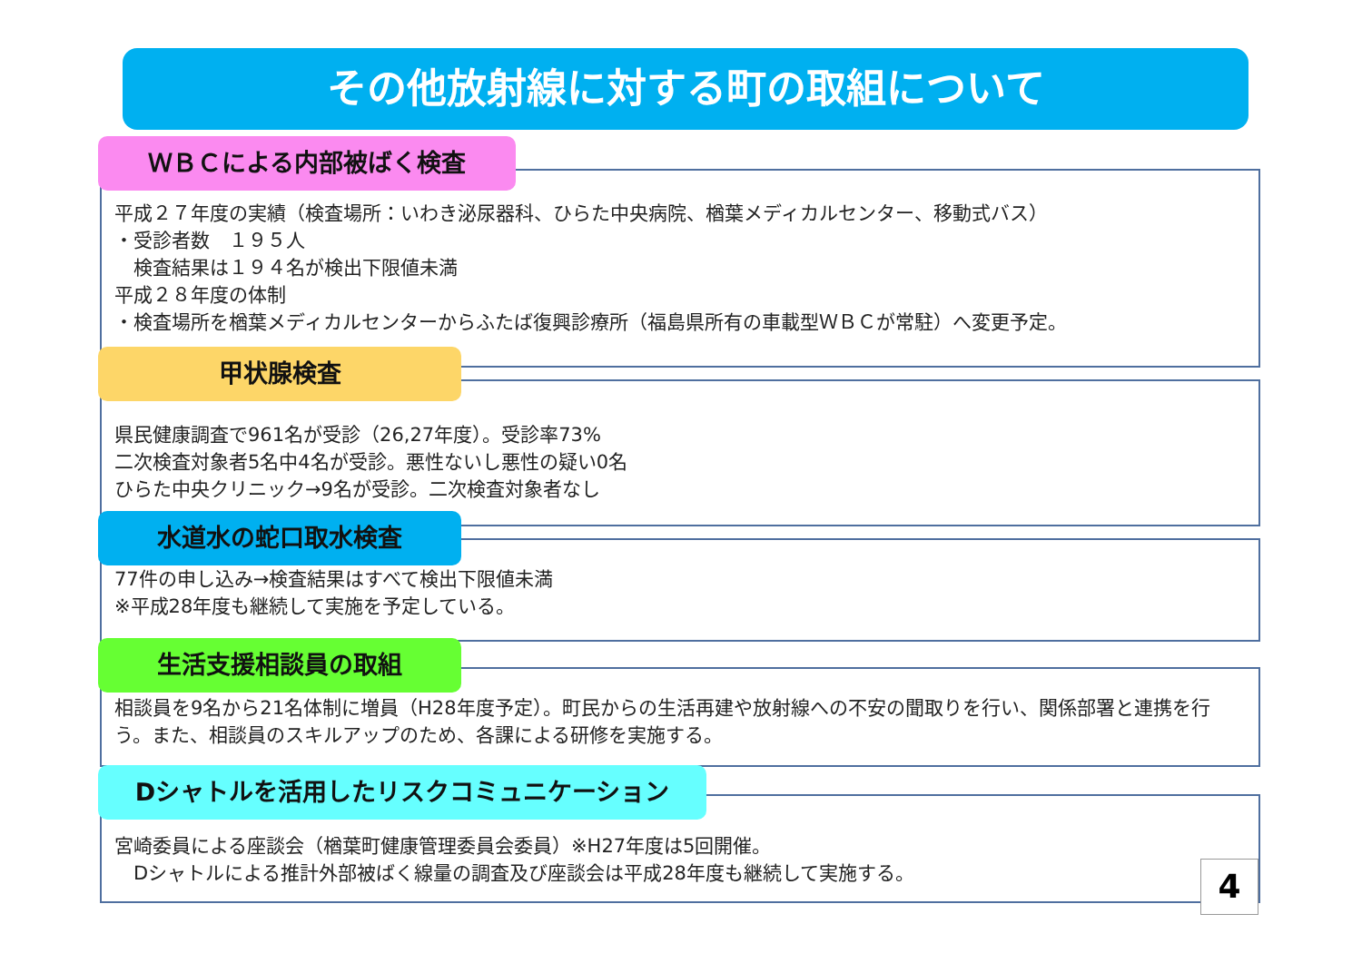その他放射線に対する町の取組について
ＷＢＣによる内部被ばく検査
平成２７年度の実績（検査場所：いわき泌尿器科、ひらた中央病院、楢葉メディカルセンター、移動式バス）
・受診者数　１９５人
　検査結果は１９４名が検出下限値未満
平成２８年度の体制
・検査場所を楢葉メディカルセンターからふたば復興診療所（福島県所有の車載型ＷＢＣが常駐）へ変更予定。
甲状腺検査
県民健康調査で961名が受診（26,27年度）。受診率73%
二次検査対象者5名中4名が受診。悪性ないし悪性の疑い0名
ひらた中央クリニック→9名が受診。二次検査対象者なし
水道水の蛇口取水検査
77件の申し込み→検査結果はすべて検出下限値未満
※平成28年度も継続して実施を予定している。
生活支援相談員の取組
相談員を9名から21名体制に増員（H28年度予定）。町民からの生活再建や放射線への不安の聞取りを行い、関係部署と連携を行う。また、相談員のスキルアップのため、各課による研修を実施する。
Dシャトルを活用したリスクコミュニケーション
宮崎委員による座談会（楢葉町健康管理委員会委員）※H27年度は5回開催。
　Dシャトルによる推計外部被ばく線量の調査及び座談会は平成28年度も継続して実施する。
4